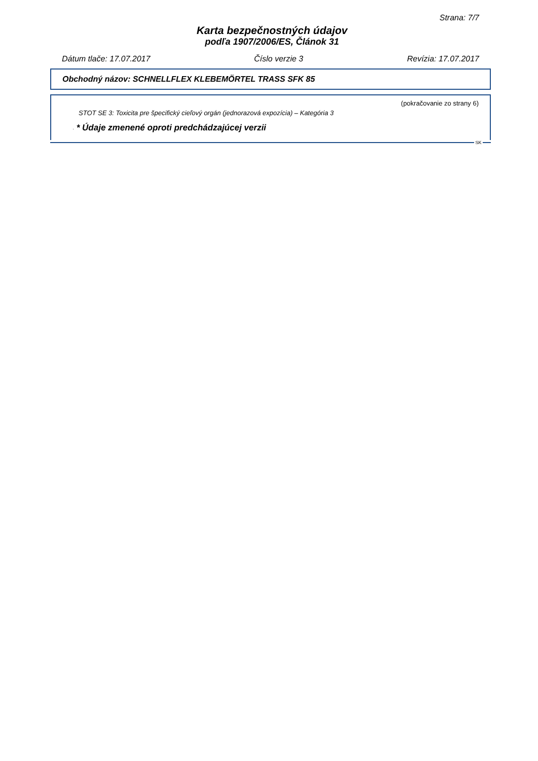Strana: 7/7
Karta bezpečnostných údajov
podľa 1907/2006/ES, Článok 31
Dátum tlače: 17.07.2017 Číslo verzie 3 Revízia: 17.07.2017
Obchodný názov: SCHNELLFLEX KLEBEMÖRTEL TRASS SFK 85
(pokračovanie zo strany 6)
STOT SE 3: Toxicita pre špecifický cieľový orgán (jednorazová expozícia) – Kategória 3
· * Údaje zmenené oproti predchádzajúcej verzii
SK